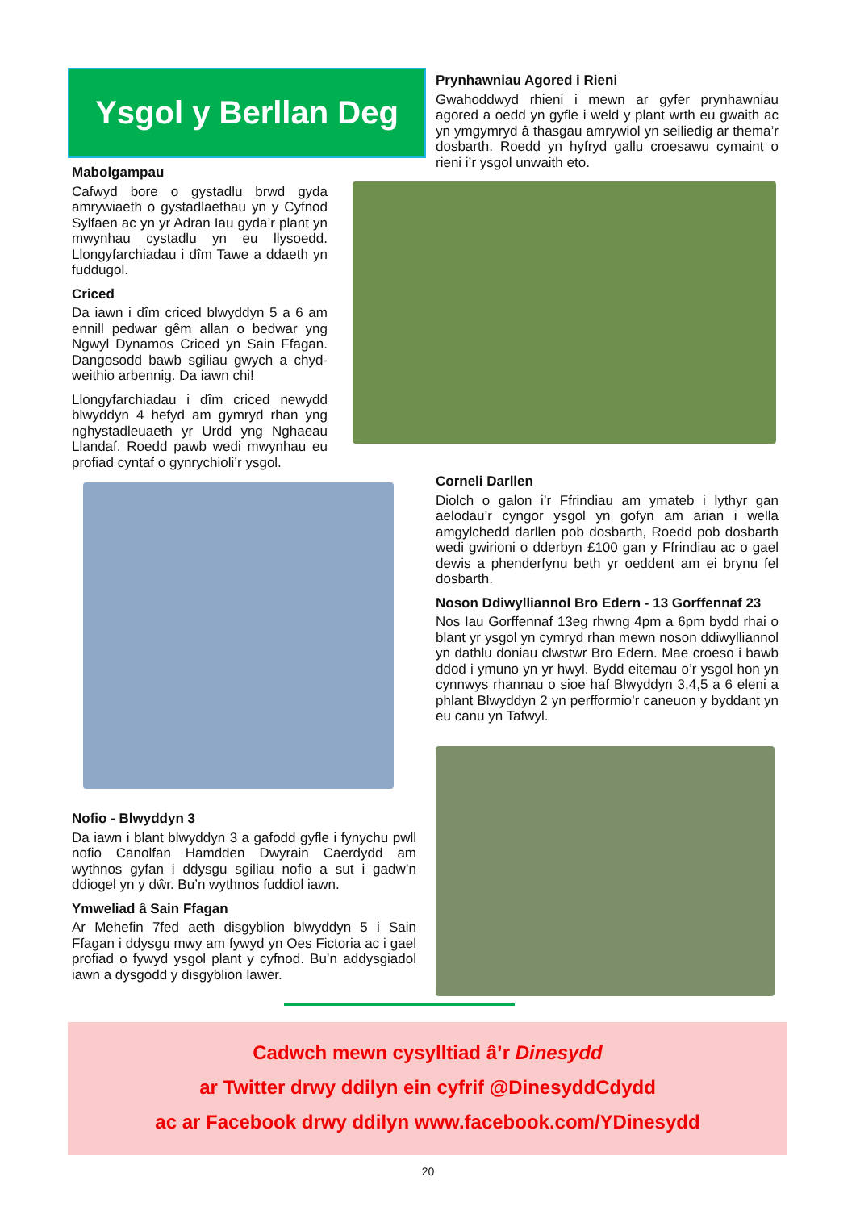Ysgol y Berllan Deg
Prynhawniau Agored i Rieni
Gwahoddwyd rhieni i mewn ar gyfer prynhawniau agored a oedd yn gyfle i weld y plant wrth eu gwaith ac yn ymgymryd â thasgau amrywiol yn seiliedig ar thema’r dosbarth. Roedd yn hyfryd gallu croesawu cymaint o rieni i’r ysgol unwaith eto.
Mabolgampau
Cafwyd bore o gystadlu brwd gyda amrywiaeth o gystadlaethau yn y Cyfnod Sylfaen ac yn yr Adran Iau gyda’r plant yn mwynhau cystadlu yn eu llysoedd. Llongyfarchiadau i dîm Tawe a ddaeth yn fuddugol.
Criced
Da iawn i dîm criced blwyddyn 5 a 6 am ennill pedwar gêm allan o bedwar yng Ngwyl Dynamos Criced yn Sain Ffagan. Dangosodd bawb sgiliau gwych a chyd-weithio arbennig. Da iawn chi!
Llongyfarchiadau i dîm criced newydd blwyddyn 4 hefyd am gymryd rhan yng nghystadleuaeth yr Urdd yng Nghaeau Llandaf. Roedd pawb wedi mwynhau eu profiad cyntaf o gynrychioli’r ysgol.
Corneli Darllen
Diolch o galon i’r Ffrindiau am ymateb i lythyr gan aelodau’r cyngor ysgol yn gofyn am arian i wella amgylchedd darllen pob dosbarth, Roedd pob dosbarth wedi gwirioni o dderbyn £100 gan y Ffrindiau ac o gael dewis a phenderfynu beth yr oeddent am ei brynu fel dosbarth.
Noson Ddiwylliannol Bro Edern - 13 Gorffennaf 23
Nos Iau Gorffennaf 13eg rhwng 4pm a 6pm bydd rhai o blant yr ysgol yn cymryd rhan mewn noson ddiwylliannol yn dathlu doniau clwstwr Bro Edern. Mae croeso i bawb ddod i ymuno yn yr hwyl. Bydd eitemau o’r ysgol hon yn cynnwys rhannau o sioe haf Blwyddyn 3,4,5 a 6 eleni a phlant Blwyddyn 2 yn perfformio’r caneuon y byddant yn eu canu yn Tafwyl.
Nofio - Blwyddyn 3
Da iawn i blant blwyddyn 3 a gafodd gyfle i fynychu pwll nofio Canolfan Hamdden Dwyrain Caerdydd am wythnos gyfan i ddysgu sgiliau nofio a sut i gadw’n ddiogel yn y dŵr. Bu’n wythnos fuddiol iawn.
Ymweliad â Sain Ffagan
Ar Mehefin 7fed aeth disgyblion blwyddyn 5 i Sain Ffagan i ddysgu mwy am fywyd yn Oes Fictoria ac i gael profiad o fywyd ysgol plant y cyfnod. Bu’n addysgiadol iawn a dysgodd y disgyblion lawer.
Cadwch mewn cysylltiad â’r Dinesydd
ar Twitter drwy ddilyn ein cyfrif @DinesyddCdydd
ac ar Facebook drwy ddilyn www.facebook.com/YDinesydd
20